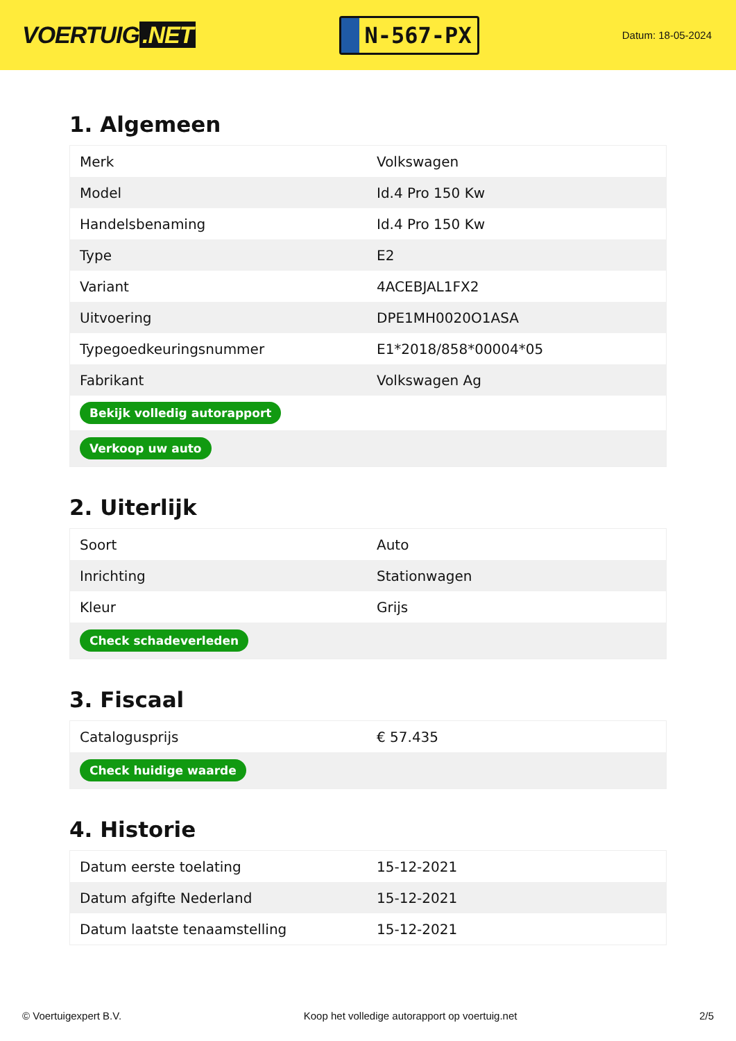VOERTUIG.NET
N-567-PX
Datum: 18-05-2024
1. Algemeen
| Merk | Volkswagen |
| Model | Id.4 Pro 150 Kw |
| Handelsbenaming | Id.4 Pro 150 Kw |
| Type | E2 |
| Variant | 4ACEBJAL1FX2 |
| Uitvoering | DPE1MH0020O1ASA |
| Typegoedkeuringsnummer | E1*2018/858*00004*05 |
| Fabrikant | Volkswagen Ag |
| Bekijk volledig autorapport | |
| Verkoop uw auto | |
2. Uiterlijk
| Soort | Auto |
| Inrichting | Stationwagen |
| Kleur | Grijs |
| Check schadeverleden | |
3. Fiscaal
| Catalogusprijs | € 57.435 |
| Check huidige waarde | |
4. Historie
| Datum eerste toelating | 15-12-2021 |
| Datum afgifte Nederland | 15-12-2021 |
| Datum laatste tenaamstelling | 15-12-2021 |
© Voertuigexpert B.V. Koop het volledige autorapport op voertuig.net 2/5